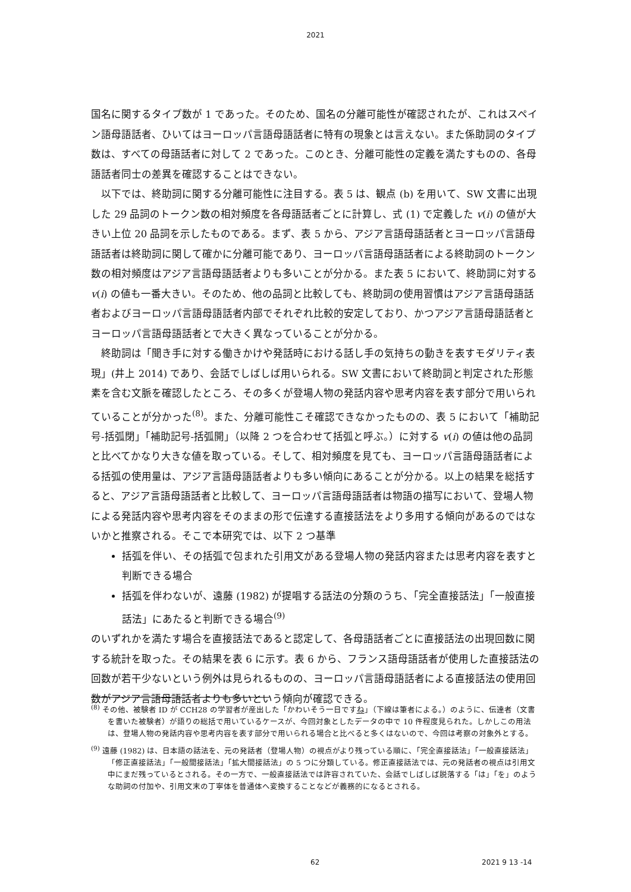2021
国名に関するタイプ数が 1 であった。そのため、国名の分離可能性が確認されたが、これはスペイン語母語話者、ひいてはヨーロッパ言語母語話者に特有の現象とは言えない。また係助詞のタイプ数は、すべての母語話者に対して 2 であった。このとき、分離可能性の定義を満たすものの、各母語話者同士の差異を確認することはできない。
以下では、終助詞に関する分離可能性に注目する。表 5 は、観点 (b) を用いて、SW 文書に出現した 29 品詞のトークン数の相対頻度を各母語話者ごとに計算し、式 (1) で定義した v(i) の値が大きい上位 20 品詞を示したものである。まず、表 5 から、アジア言語母語話者とヨーロッパ言語母語話者は終助詞に関して確かに分離可能であり、ヨーロッパ言語母語話者による終助詞のトークン数の相対頻度はアジア言語母語話者よりも多いことが分かる。また表 5 において、終助詞に対する v(i) の値も一番大きい。そのため、他の品詞と比較しても、終助詞の使用習慣はアジア言語母語話者およびヨーロッパ言語母語話者内部でそれぞれ比較的安定しており、かつアジア言語母語話者とヨーロッパ言語母語話者とで大きく異なっていることが分かる。
終助詞は「聞き手に対する働きかけや発話時における話し手の気持ちの動きを表すモダリティ表現」(井上 2014) であり、会話でしばしば用いられる。SW 文書において終助詞と判定された形態素を含む文脈を確認したところ、その多くが登場人物の発話内容や思考内容を表す部分で用いられていることが分かった<sup>(8)</sup>。また、分離可能性こそ確認できなかったものの、表 5 において「補助記号-括弧閉」「補助記号-括弧開」（以降 2 つを合わせて括弧と呼ぶ。）に対する v(i) の値は他の品詞と比べてかなり大きな値を取っている。そして、相対頻度を見ても、ヨーロッパ言語母語話者による括弧の使用量は、アジア言語母語話者よりも多い傾向にあることが分かる。以上の結果を総括すると、アジア言語母語話者と比較して、ヨーロッパ言語母語話者は物語の描写において、登場人物による発話内容や思考内容をそのままの形で伝達する直接話法をより多用する傾向があるのではないかと推察される。そこで本研究では、以下 2 つ基準
括弧を伴い、その括弧で包まれた引用文がある登場人物の発話内容または思考内容を表すと判断できる場合
括弧を伴わないが、遠藤 (1982) が提唱する話法の分類のうち、「完全直接話法」「一般直接話法」にあたると判断できる場合<sup>(9)</sup>
のいずれかを満たす場合を直接話法であると認定して、各母語話者ごとに直接話法の出現回数に関する統計を取った。その結果を表 6 に示す。表 6 から、フランス語母語話者が使用した直接話法の回数が若干少ないという例外は見られるものの、ヨーロッパ言語母語話者による直接話法の使用回数がアジア言語母語話者よりも多いという傾向が確認できる。
<sup>(8)</sup> その他、被験者 ID が CCH28 の学習者が産出した「かわいそう一日ですね」（下線は筆者による。）のように、伝達者（文書を書いた被験者）が語りの総括で用いているケースが、今回対象としたデータの中で 10 件程度見られた。しかしこの用法は、登場人物の発話内容や思考内容を表す部分で用いられる場合と比べると多くはないので、今回は考察の対象外とする。
<sup>(9)</sup> 遠藤 (1982) は、日本語の話法を、元の発話者（登場人物）の視点がより残っている順に、「完全直接話法」「一般直接話法」「修正直接話法」「一般間接話法」「拡大間接話法」の 5 つに分類している。修正直接話法では、元の発話者の視点は引用文中にまだ残っているとされる。その一方で、一般直接話法では許容されていた、会話でしばしば脱落する「は」「を」のような助詞の付加や、引用文末の丁寧体を普通体へ変換することなどが義務的になるとされる。
62 2021 9 13 -14